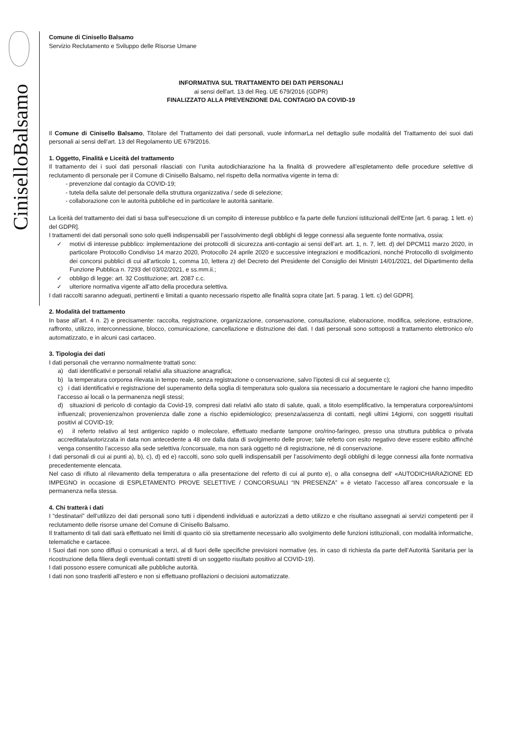CiniselloBalsamo
Comune di Cinisello Balsamo
Servizio Reclutamento e Sviluppo delle Risorse Umane
INFORMATIVA SUL TRATTAMENTO DEI DATI PERSONALI
ai sensi dell'art. 13 del Reg. UE 679/2016 (GDPR)
FINALIZZATO ALLA PREVENZIONE DAL CONTAGIO DA COVID-19
Il Comune di Cinisello Balsamo, Titolare del Trattamento dei dati personali, vuole informarLa nel dettaglio sulle modalità del Trattamento dei suoi dati personali ai sensi dell'art. 13 del Regolamento UE 679/2016.
1. Oggetto, Finalità e Liceità del trattamento
Il trattamento dei i suoi dati personali rilasciati con l’unita autodichiarazione ha la finalità di provvedere all’espletamento delle procedure selettive di reclutamento di personale per il Comune di Cinisello Balsamo, nel rispetto della normativa vigente in tema di:
- prevenzione dal contagio da COVID-19;
- tutela della salute del personale della struttura organizzativa / sede di selezione;
- collaborazione con le autorità pubbliche ed in particolare le autorità sanitarie.
La liceità del trattamento dei dati si basa sull'esecuzione di un compito di interesse pubblico e fa parte delle funzioni istituzionali dell'Ente [art. 6 parag. 1 lett. e) del GDPR].
I trattamenti dei dati personali sono solo quelli indispensabili per l’assolvimento degli obblighi di legge connessi alla seguente fonte normativa, ossia:
✓ motivi di interesse pubblico: implementazione dei protocolli di sicurezza anti-contagio ai sensi dell’art. art. 1, n. 7, lett. d) del DPCM11 marzo 2020, in particolare Protocollo Condiviso 14 marzo 2020, Protocollo 24 aprile 2020 e successive integrazioni e modificazioni, nonché Protocollo di svolgimento dei concorsi pubblici di cui all’articolo 1, comma 10, lettera z) del Decreto del Presidente del Consiglio dei Ministri 14/01/2021, del Dipartimento della Funzione Pubblica n. 7293 del 03/02/2021, e ss.mm.ii.;
✓ obbligo di legge: art. 32 Costituzione; art. 2087 c.c.
✓ ulteriore normativa vigente all’atto della procedura selettiva.
I dati raccolti saranno adeguati, pertinenti e limitati a quanto necessario rispetto alle finalità sopra citate [art. 5 parag. 1 lett. c) del GDPR].
2. Modalità del trattamento
In base all’art. 4 n. 2) e precisamente: raccolta, registrazione, organizzazione, conservazione, consultazione, elaborazione, modifica, selezione, estrazione, raffronto, utilizzo, interconnessione, blocco, comunicazione, cancellazione e distruzione dei dati. I dati personali sono sottoposti a trattamento elettronico e/o automatizzato, e in alcuni casi cartaceo.
3. Tipologia dei dati
I dati personali che verranno normalmente trattati sono:
a) dati identificativi e personali relativi alla situazione anagrafica;
b) la temperatura corporea rilevata in tempo reale, senza registrazione o conservazione, salvo l’ipotesi di cui al seguente c);
c) i dati identificativi e registrazione del superamento della soglia di temperatura solo qualora sia necessario a documentare le ragioni che hanno impedito l’accesso ai locali o la permanenza negli stessi;
d) situazioni di pericolo di contagio da Covid-19, compresi dati relativi allo stato di salute, quali, a titolo esemplificativo, la temperatura corporea/sintomi influenzali; provenienza/non provenienza dalle zone a rischio epidemiologico; presenza/assenza di contatti, negli ultimi 14giorni, con soggetti risultati positivi al COVID-19;
e) il referto relativo al test antigenico rapido o molecolare, effettuato mediante tampone oro/rino-faringeo, presso una struttura pubblica o privata accreditata/autorizzata in data non antecedente a 48 ore dalla data di svolgimento delle prove; tale referto con esito negativo deve essere esibito affinché venga consentito l’accesso alla sede selettiva /concorsuale, ma non sarà oggetto né di registrazione, né di conservazione.
I dati personali di cui ai punti a), b), c), d) ed e) raccolti, sono solo quelli indispensabili per l’assolvimento degli obblighi di legge connessi alla fonte normativa precedentemente elencata.
Nel caso di rifiuto al rilevamento della temperatura o alla presentazione del referto di cui al punto e), o alla consegna dell’ «AUTODICHIARAZIONE ED IMPEGNO in occasione di ESPLETAMENTO PROVE SELETTIVE / CONCORSUALI “IN PRESENZA” » è vietato l’accesso all’area concorsuale e la permanenza nella stessa.
4. Chi tratterà i dati
I “destinatari” dell’utilizzo dei dati personali sono tutti i dipendenti individuati e autorizzati a detto utilizzo e che risultano assegnati ai servizi competenti per il reclutamento delle risorse umane del Comune di Cinisello Balsamo.
Il trattamento di tali dati sarà effettuato nei limiti di quanto ciò sia strettamente necessario allo svolgimento delle funzioni istituzionali, con modalità informatiche, telematiche e cartacee.
I Suoi dati non sono diffusi o comunicati a terzi, al di fuori delle specifiche previsioni normative (es. in caso di richiesta da parte dell’Autorità Sanitaria per la ricostruzione della filiera degli eventuali contatti stretti di un soggetto risultato positivo al COVID-19).
I dati possono essere comunicati alle pubbliche autorità.
I dati non sono trasferiti all’estero e non si effettuano profilazioni o decisioni automatizzate.